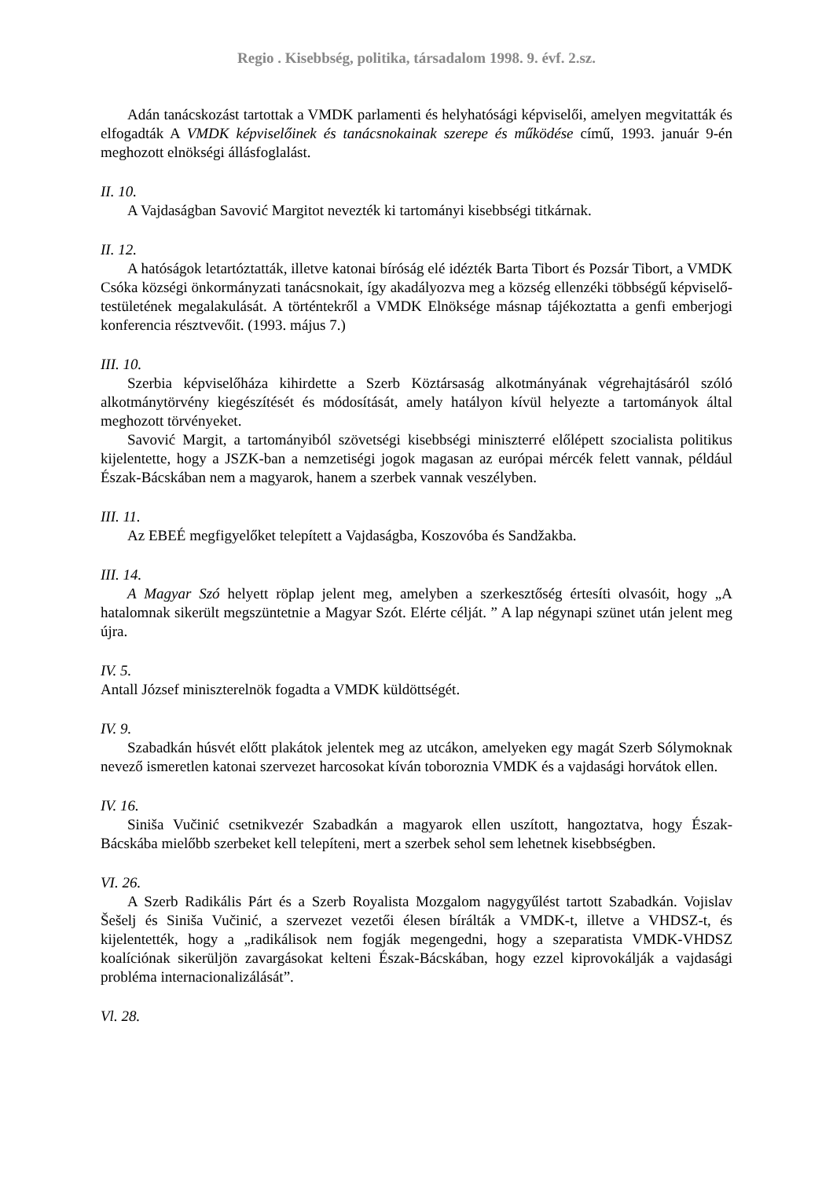Regio . Kisebbség, politika, társadalom 1998. 9. évf. 2.sz.
Adán tanácskozást tartottak a VMDK parlamenti és helyhatósági képviselői, amelyen megvitatták és elfogadták A VMDK képviselőinek és tanácsnokainak szerepe és működése című, 1993. január 9-én meghozott elnökségi állásfoglalást.
II. 10.
A Vajdaságban Savović Margitot nevezték ki tartományi kisebbségi titkárnak.
II. 12.
A hatóságok letartóztatták, illetve katonai bíróság elé idézték Barta Tibort és Pozsár Tibort, a VMDK Csóka községi önkormányzati tanácsnokait, így akadályozva meg a község ellenzéki többségű képviselő-testületének megalakulását. A történtekről a VMDK Elnöksége másnap tájékoztatta a genfi emberjogi konferencia résztvevőit. (1993. május 7.)
III. 10.
Szerbia képviselőháza kihirdette a Szerb Köztársaság alkotmányának végrehajtásáról szóló alkotmánytörvény kiegészítését és módosítását, amely hatályon kívül helyezte a tartományok által meghozott törvényeket.
Savović Margit, a tartományiból szövetségi kisebbségi miniszterré előlépett szocialista politikus kijelentette, hogy a JSZK-ban a nemzetiségi jogok magasan az európai mércék felett vannak, például Észak-Bácskában nem a magyarok, hanem a szerbek vannak veszélyben.
III. 11.
Az EBEÉ megfigyelőket telepített a Vajdaságba, Koszovóba és Sandžakba.
III. 14.
A Magyar Szó helyett röplap jelent meg, amelyben a szerkesztőség értesíti olvasóit, hogy „A hatalomnak sikerült megszüntetnie a Magyar Szót. Elérte célját. ” A lap négynapi szünet után jelent meg újra.
IV. 5.
Antall József miniszterelnök fogadta a VMDK küldöttségét.
IV. 9.
Szabadkán húsvét előtt plakátok jelentek meg az utcákon, amelyeken egy magát Szerb Sólymoknak nevező ismeretlen katonai szervezet harcosokat kíván toboroznia VMDK és a vajdasági horvátok ellen.
IV. 16.
Siniša Vučinić csetnikvezér Szabadkán a magyarok ellen uszított, hangoztatva, hogy Észak-Bácskába mielőbb szerbeket kell telepíteni, mert a szerbek sehol sem lehetnek kisebbségben.
VI. 26.
A Szerb Radikális Párt és a Szerb Royalista Mozgalom nagygyűlést tartott Szabadkán. Vojislav Šešelj és Siniša Vučinić, a szervezet vezetői élesen bírálták a VMDK-t, illetve a VHDSZ-t, és kijelentették, hogy a „radikálisok nem fogják megengedni, hogy a szeparatista VMDK-VHDSZ koalíciónak sikerüljön zavargásokat kelteni Észak-Bácskában, hogy ezzel kiprovokálják a vajdasági probléma internacionalizálását”.
Vl. 28.